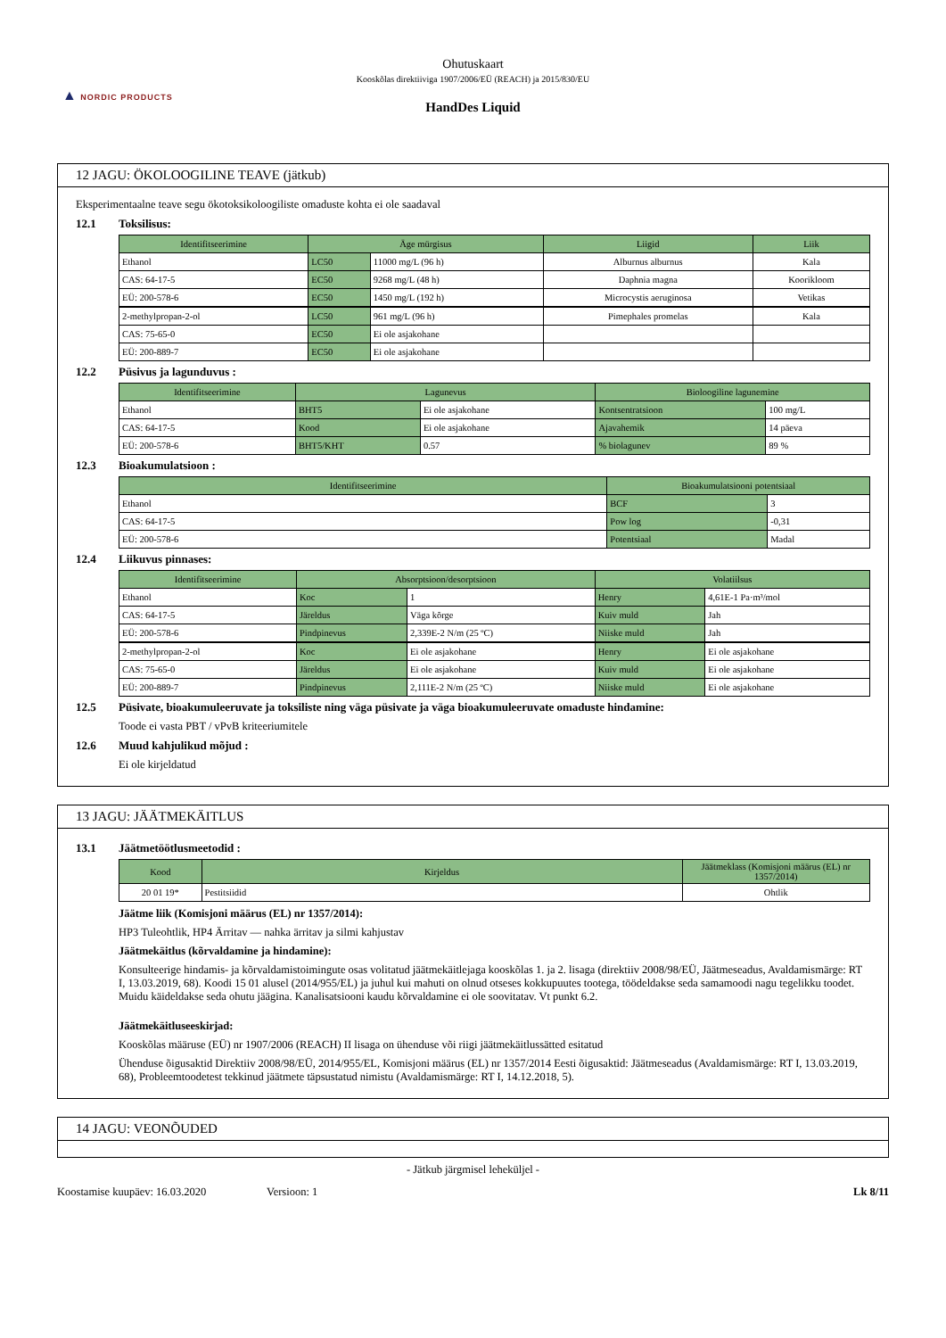▲ NORDIC PRODUCTS
Ohutuskaart
Kooskõlas direktiiviga 1907/2006/EÜ (REACH) ja 2015/830/EU
HandDes Liquid
12 JAGU: ÖKOLOOGILINE TEAVE (jätkub)
Eksperimentaalne teave segu ökotoksikoloogiliste omaduste kohta ei ole saadaval
12.1 Toksilisus:
| Identifitseerimine | Äge mürgisus | | Liigid | Liik |
| --- | --- | --- | --- | --- |
| Ethanol | LC50 | 11000 mg/L (96 h) | Alburnus alburnus | Kala |
| CAS: 64-17-5 | EC50 | 9268 mg/L (48 h) | Daphnia magna | Koorikloom |
| EÜ: 200-578-6 | EC50 | 1450 mg/L (192 h) | Microcystis aeruginosa | Vetikas |
| 2-methylpropan-2-ol | LC50 | 961 mg/L (96 h) | Pimephales promelas | Kala |
| CAS: 75-65-0 | EC50 | Ei ole asjakohane | | |
| EÜ: 200-889-7 | EC50 | Ei ole asjakohane | | |
12.2 Püsivus ja lagunduvus :
| Identifitseerimine | Lagunevus | | Bioloogiline lagunemine | |
| --- | --- | --- | --- | --- |
| Ethanol | BHT5 | Ei ole asjakohane | Kontsentratsioon | 100 mg/L |
| CAS: 64-17-5 | Kood | Ei ole asjakohane | Ajavahemik | 14 päeva |
| EÜ: 200-578-6 | BHT5/KHT | 0.57 | % biolagunev | 89 % |
12.3 Bioakumulatsioon :
| Identifitseerimine | Bioakumulatsiooni potentsiaal | |
| --- | --- | --- |
| Ethanol | BCF | 3 |
| CAS: 64-17-5 | Pow log | -0,31 |
| EÜ: 200-578-6 | Potentsiaal | Madal |
12.4 Liikuvus pinnases:
| Identifitseerimine | Absorptsioon/desorptsioon | | Volatiilsus | |
| --- | --- | --- | --- | --- |
| Ethanol | Koc | 1 | Henry | 4,61E-1 Pa·m³/mol |
| CAS: 64-17-5 | Järeldus | Väga kõrge | Kuiv muld | Jah |
| EÜ: 200-578-6 | Pindpinevus | 2,339E-2 N/m (25 ºC) | Niiske muld | Jah |
| 2-methylpropan-2-ol | Koc | Ei ole asjakohane | Henry | Ei ole asjakohane |
| CAS: 75-65-0 | Järeldus | Ei ole asjakohane | Kuiv muld | Ei ole asjakohane |
| EÜ: 200-889-7 | Pindpinevus | 2,111E-2 N/m (25 ºC) | Niiske muld | Ei ole asjakohane |
12.5 Püsivate, bioakumuleeruvate ja toksiliste ning väga püsivate ja väga bioakumuleeruvate omaduste hindamine:
Toode ei vasta PBT / vPvB kriteeriumitele
12.6 Muud kahjulikud mõjud :
Ei ole kirjeldatud
13 JAGU: JÄÄTMEKÄITLUS
13.1 Jäätmetöötlusmeetodid :
| Kood | Kirjeldus | Jäätmeklass (Komisjoni määrus (EL) nr 1357/2014) |
| --- | --- | --- |
| 20 01 19* | Pestitsiidid | Ohtlik |
Jäätme liik (Komisjoni määrus (EL) nr 1357/2014):
HP3 Tuleohtlik, HP4 Ärritav — nahka ärritav ja silmi kahjustav
Jäätmekäitlus (kõrvaldamine ja hindamine):
Konsulteerige hindamis- ja kõrvaldamistoimingute osas volitatud jäätmekäitlejaga kooskõlas 1. ja 2. lisaga (direktiiv 2008/98/EÜ, Jäätmeseadus, Avaldamismärge: RT I, 13.03.2019, 68). Koodi 15 01 alusel (2014/955/EL) ja juhul kui mahuti on olnud otseses kokkupuutes tootega, töödeldakse seda samamoodi nagu tegelikku toodet. Muidu käideldakse seda ohutu jäägina. Kanalisatsiooni kaudu kõrvaldamine ei ole soovitatav. Vt punkt 6.2.
Jäätmekäitluseeskirjad:
Kooskõlas määruse (EÜ) nr 1907/2006 (REACH) II lisaga on ühenduse või riigi jäätmekäitlussätted esitatud
Ühenduse õigusaktid Direktiiv 2008/98/EÜ, 2014/955/EL, Komisjoni määrus (EL) nr 1357/2014 Eesti õigusaktid: Jäätmeseadus (Avaldamismärge: RT I, 13.03.2019, 68), Probleemtoodetest tekkinud jäätmete täpsustatud nimistu (Avaldamismärge: RT I, 14.12.2018, 5).
14 JAGU: VEONÕUDED
- Jätkub järgmisel leheküljel -
Koostamise kuupäev: 16.03.2020 Versioon: 1 Lk 8/11